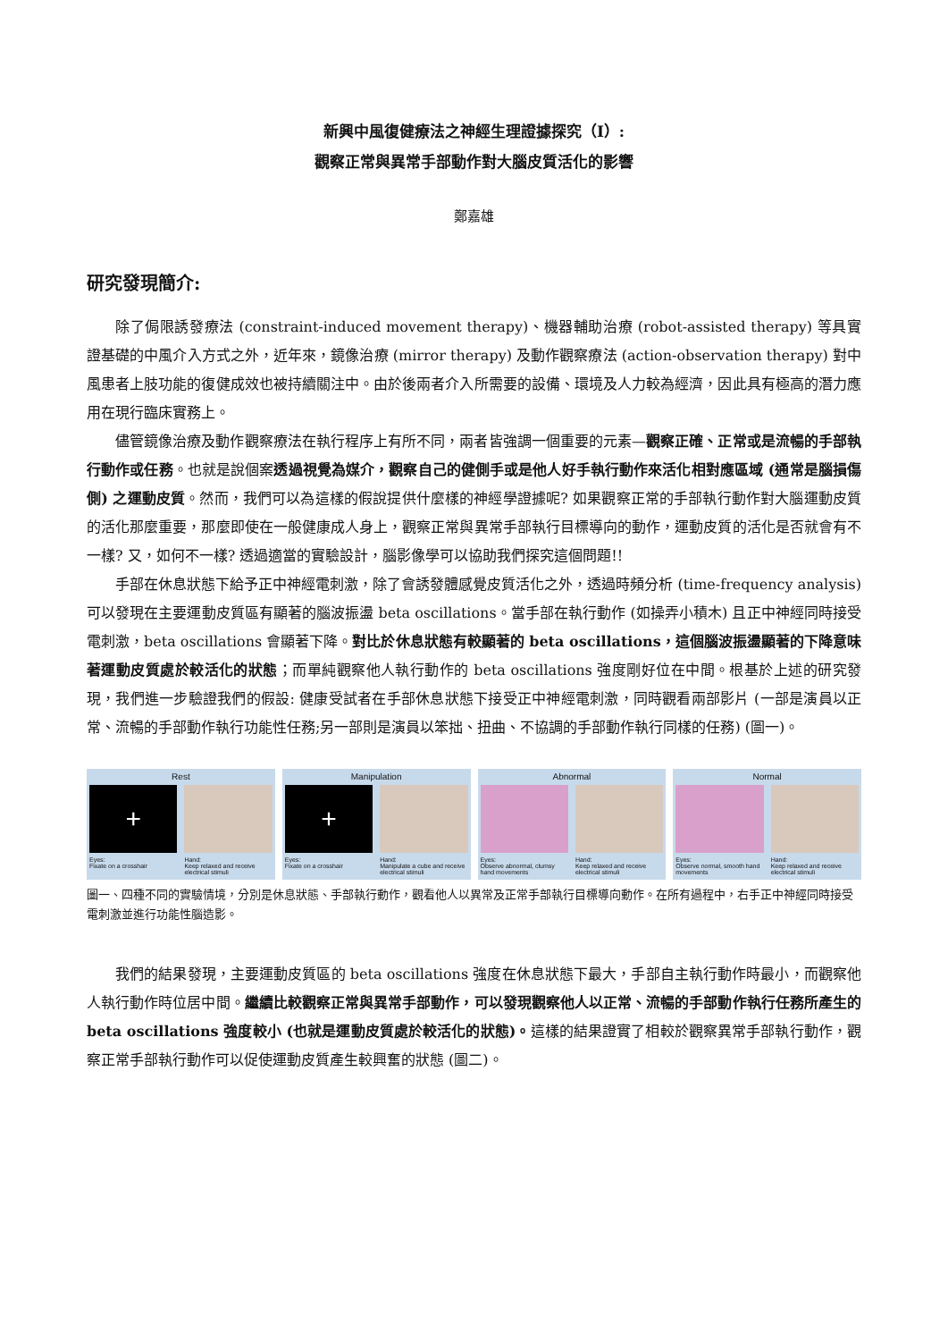新興中風復健療法之神經生理證據探究（I）:
觀察正常與異常手部動作對大腦皮質活化的影響
鄭嘉雄
研究發現簡介:
除了侷限誘發療法 (constraint-induced movement therapy)、機器輔助治療 (robot-assisted therapy) 等具實證基礎的中風介入方式之外，近年來，鏡像治療 (mirror therapy) 及動作觀察療法 (action-observation therapy) 對中風患者上肢功能的復健成效也被持續關注中。由於後兩者介入所需要的設備、環境及人力較為經濟，因此具有極高的潛力應用在現行臨床實務上。
儘管鏡像治療及動作觀察療法在執行程序上有所不同，兩者皆強調一個重要的元素—觀察正確、正常或是流暢的手部執行動作或任務。也就是說個案透過視覺為媒介，觀察自己的健側手或是他人好手執行動作來活化相對應區域 (通常是腦損傷側) 之運動皮質。然而，我們可以為這樣的假說提供什麼樣的神經學證據呢? 如果觀察正常的手部執行動作對大腦運動皮質的活化那麼重要，那麼即使在一般健康成人身上，觀察正常與異常手部執行目標導向的動作，運動皮質的活化是否就會有不一樣? 又，如何不一樣? 透過適當的實驗設計，腦影像學可以協助我們探究這個問題!!
手部在休息狀態下給予正中神經電刺激，除了會誘發體感覺皮質活化之外，透過時頻分析 (time-frequency analysis) 可以發現在主要運動皮質區有顯著的腦波振盪 beta oscillations。當手部在執行動作 (如操弄小積木) 且正中神經同時接受電刺激，beta oscillations 會顯著下降。對比於休息狀態有較顯著的 beta oscillations，這個腦波振盪顯著的下降意味著運動皮質處於較活化的狀態；而單純觀察他人執行動作的 beta oscillations 強度剛好位在中間。根基於上述的研究發現，我們進一步驗證我們的假設: 健康受試者在手部休息狀態下接受正中神經電刺激，同時觀看兩部影片 (一部是演員以正常、流暢的手部動作執行功能性任務;另一部則是演員以笨拙、扭曲、不協調的手部動作執行同樣的任務) (圖一)。
Rest
+
Eyes:
Fixate on a crosshair
Hand:
Keep relaxed and receive electrical stimuli
Manipulation
+
Eyes:
Fixate on a crosshair
Hand:
Manipulate a cube and receive electrical stimuli
Abnormal
Eyes:
Observe abnormal, clumsy hand movements
Hand:
Keep relaxed and receive electrical stimuli
Normal
Eyes:
Observe normal, smooth hand movements
Hand:
Keep relaxed and receive electrical stimuli
圖一、四種不同的實驗情境，分別是休息狀態、手部執行動作，觀看他人以異常及正常手部執行目標導向動作。在所有過程中，右手正中神經同時接受電刺激並進行功能性腦造影。
我們的結果發現，主要運動皮質區的 beta oscillations 強度在休息狀態下最大，手部自主執行動作時最小，而觀察他人執行動作時位居中間。繼續比較觀察正常與異常手部動作，可以發現觀察他人以正常、流暢的手部動作執行任務所產生的 beta oscillations 強度較小 (也就是運動皮質處於較活化的狀態)。這樣的結果證實了相較於觀察異常手部執行動作，觀察正常手部執行動作可以促使運動皮質產生較興奮的狀態 (圖二)。